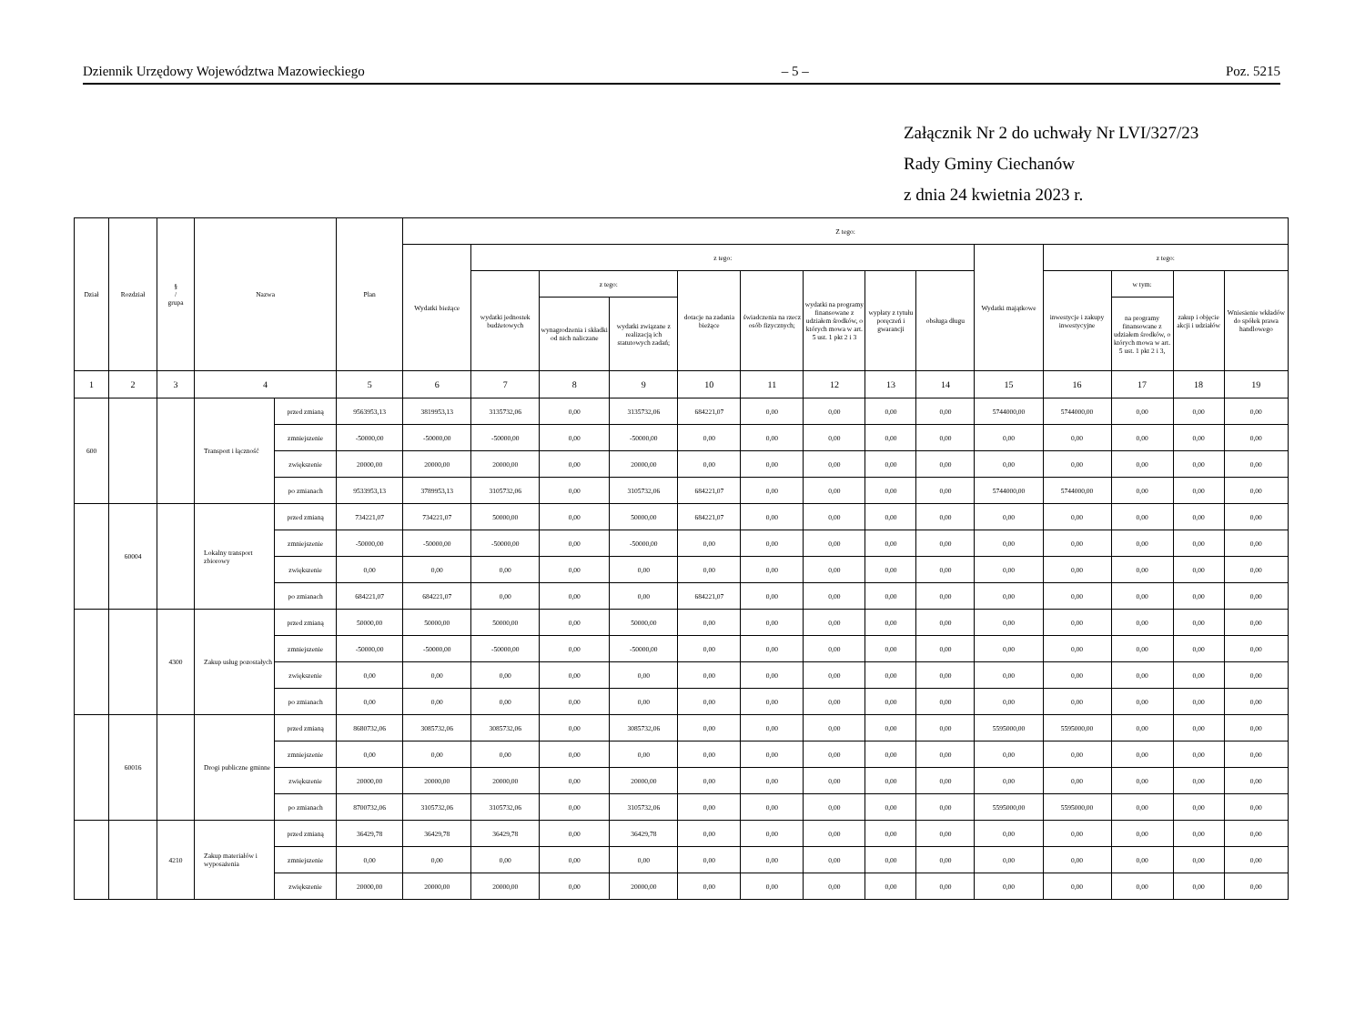Dziennik Urzędowy Województwa Mazowieckiego – 5 – Poz. 5215
Załącznik Nr 2 do uchwały Nr LVI/327/23
Rady Gminy Ciechanów
z dnia 24 kwietnia 2023 r.
| Dział | Rozdział | § / grupa | Nazwa | | Plan | Z tego: | | | | | | | | | | | | | |
| --- | --- | --- | --- | --- | --- | --- | --- | --- | --- | --- | --- | --- | --- | --- | --- | --- | --- | --- | --- |
| | | | | | | Wydatki bieżące | z tego: | | | | | | | | Wydatki majątkowe | z tego: | | | |
| | | | | | | | wydatki jednostek budżetowych | z tego: | | dotacje na zadania bieżące | świadczenia na rzecz osób fizycznych; | wydatki na programy finansowane z udziałem środków, o których mowa w art. 5 ust. 1 pkt 2 i 3 | wypłaty z tytułu poręczeń i gwarancji | obsługa długu | | inwestycje i zakupy inwestycyjne | w tym: | zakup i objęcie akcji i udziałów | Wniesienie wkładów do spółek prawa handlowego |
| | | | | | | | | wynagrodzenia i składki od nich naliczane | wydatki związane z realizacją ich statutowych zadań; | | | | | | | | na programy finansowane z udziałem środków, o których mowa w art. 5 ust. 1 pkt 2 i 3, | | |
| 1 | 2 | 3 | 4 | | 5 | 6 | 7 | 8 | 9 | 10 | 11 | 12 | 13 | 14 | 15 | 16 | 17 | 18 | 19 |
| 600 | | | Transport i łączność | przed zmianą | 9563953,13 | 3819953,13 | 3135732,06 | 0,00 | 3135732,06 | 684221,07 | 0,00 | 0,00 | 0,00 | 0,00 | 5744000,00 | 5744000,00 | 0,00 | 0,00 | 0,00 |
| | | | | zmniejszenie | -50000,00 | -50000,00 | -50000,00 | 0,00 | -50000,00 | 0,00 | 0,00 | 0,00 | 0,00 | 0,00 | 0,00 | 0,00 | 0,00 | 0,00 | 0,00 |
| | | | | zwiększenie | 20000,00 | 20000,00 | 20000,00 | 0,00 | 20000,00 | 0,00 | 0,00 | 0,00 | 0,00 | 0,00 | 0,00 | 0,00 | 0,00 | 0,00 | 0,00 |
| | | | | po zmianach | 9533953,13 | 3789953,13 | 3105732,06 | 0,00 | 3105732,06 | 684221,07 | 0,00 | 0,00 | 0,00 | 0,00 | 5744000,00 | 5744000,00 | 0,00 | 0,00 | 0,00 |
| | 60004 | | Lokalny transport zbiorowy | przed zmianą | 734221,07 | 734221,07 | 50000,00 | 0,00 | 50000,00 | 684221,07 | 0,00 | 0,00 | 0,00 | 0,00 | 0,00 | 0,00 | 0,00 | 0,00 | 0,00 |
| | | | | zmniejszenie | -50000,00 | -50000,00 | -50000,00 | 0,00 | -50000,00 | 0,00 | 0,00 | 0,00 | 0,00 | 0,00 | 0,00 | 0,00 | 0,00 | 0,00 | 0,00 |
| | | | | zwiększenie | 0,00 | 0,00 | 0,00 | 0,00 | 0,00 | 0,00 | 0,00 | 0,00 | 0,00 | 0,00 | 0,00 | 0,00 | 0,00 | 0,00 | 0,00 |
| | | | | po zmianach | 684221,07 | 684221,07 | 0,00 | 0,00 | 0,00 | 684221,07 | 0,00 | 0,00 | 0,00 | 0,00 | 0,00 | 0,00 | 0,00 | 0,00 | 0,00 |
| | | 4300 | Zakup usług pozostałych | przed zmianą | 50000,00 | 50000,00 | 50000,00 | 0,00 | 50000,00 | 0,00 | 0,00 | 0,00 | 0,00 | 0,00 | 0,00 | 0,00 | 0,00 | 0,00 | 0,00 |
| | | | | zmniejszenie | -50000,00 | -50000,00 | -50000,00 | 0,00 | -50000,00 | 0,00 | 0,00 | 0,00 | 0,00 | 0,00 | 0,00 | 0,00 | 0,00 | 0,00 | 0,00 |
| | | | | zwiększenie | 0,00 | 0,00 | 0,00 | 0,00 | 0,00 | 0,00 | 0,00 | 0,00 | 0,00 | 0,00 | 0,00 | 0,00 | 0,00 | 0,00 | 0,00 |
| | | | | po zmianach | 0,00 | 0,00 | 0,00 | 0,00 | 0,00 | 0,00 | 0,00 | 0,00 | 0,00 | 0,00 | 0,00 | 0,00 | 0,00 | 0,00 | 0,00 |
| | 60016 | | Drogi publiczne gminne | przed zmianą | 8680732,06 | 3085732,06 | 3085732,06 | 0,00 | 3085732,06 | 0,00 | 0,00 | 0,00 | 0,00 | 0,00 | 5595000,00 | 5595000,00 | 0,00 | 0,00 | 0,00 |
| | | | | zmniejszenie | 0,00 | 0,00 | 0,00 | 0,00 | 0,00 | 0,00 | 0,00 | 0,00 | 0,00 | 0,00 | 0,00 | 0,00 | 0,00 | 0,00 | 0,00 |
| | | | | zwiększenie | 20000,00 | 20000,00 | 20000,00 | 0,00 | 20000,00 | 0,00 | 0,00 | 0,00 | 0,00 | 0,00 | 0,00 | 0,00 | 0,00 | 0,00 | 0,00 |
| | | | | po zmianach | 8700732,06 | 3105732,06 | 3105732,06 | 0,00 | 3105732,06 | 0,00 | 0,00 | 0,00 | 0,00 | 0,00 | 5595000,00 | 5595000,00 | 0,00 | 0,00 | 0,00 |
| | | 4210 | Zakup materiałów i wyposażenia | przed zmianą | 36429,78 | 36429,78 | 36429,78 | 0,00 | 36429,78 | 0,00 | 0,00 | 0,00 | 0,00 | 0,00 | 0,00 | 0,00 | 0,00 | 0,00 | 0,00 |
| | | | | zmniejszenie | 0,00 | 0,00 | 0,00 | 0,00 | 0,00 | 0,00 | 0,00 | 0,00 | 0,00 | 0,00 | 0,00 | 0,00 | 0,00 | 0,00 | 0,00 |
| | | | | zwiększenie | 20000,00 | 20000,00 | 20000,00 | 0,00 | 20000,00 | 0,00 | 0,00 | 0,00 | 0,00 | 0,00 | 0,00 | 0,00 | 0,00 | 0,00 | 0,00 |